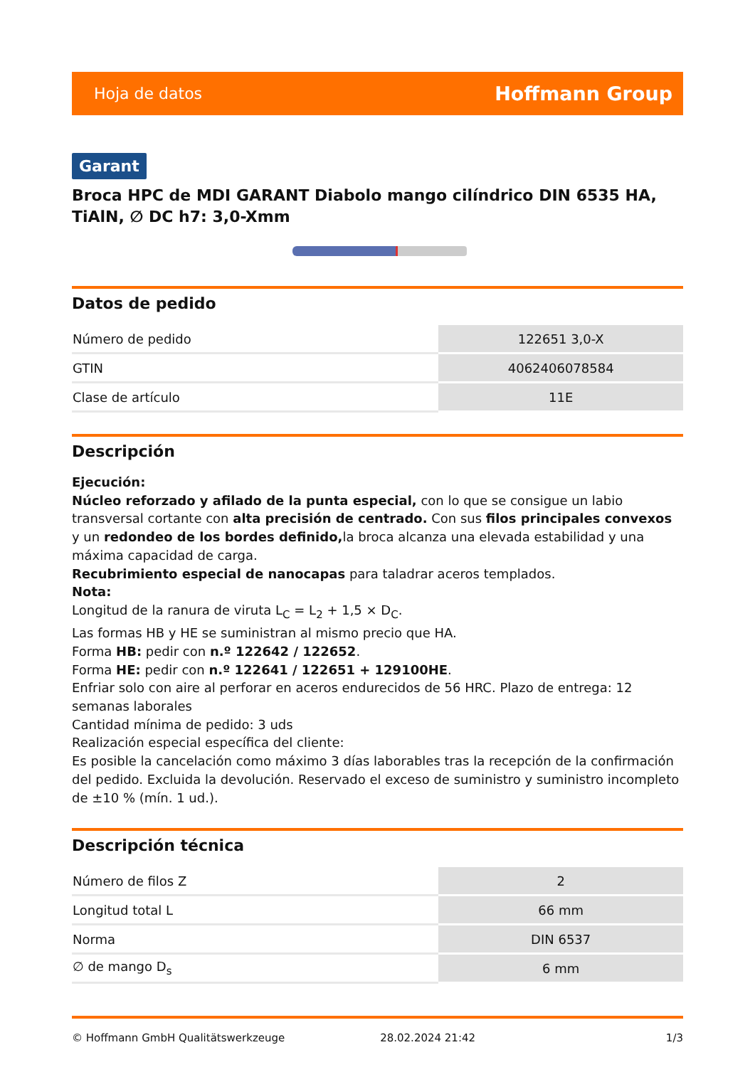Hoja de datos Hoffmann Group
Garant
Broca HPC de MDI GARANT Diabolo mango cilíndrico DIN 6535 HA, TiAlN, ∅ DC h7: 3,0-Xmm
Datos de pedido
| Número de pedido | 122651 3,0-X |
| GTIN | 4062406078584 |
| Clase de artículo | 11E |
Descripción
Ejecución:
Núcleo reforzado y afilado de la punta especial, con lo que se consigue un labio transversal cortante con alta precisión de centrado. Con sus filos principales convexos y un redondeo de los bordes definido, la broca alcanza una elevada estabilidad y una máxima capacidad de carga.
Recubrimiento especial de nanocapas para taladrar aceros templados.
Nota:
Longitud de la ranura de viruta L<sub>C</sub> = L<sub>2</sub> + 1,5 × D<sub>C</sub>.
Las formas HB y HE se suministran al mismo precio que HA.
Forma HB: pedir con n.º 122642 / 122652.
Forma HE: pedir con n.º 122641 / 122651 + 129100HE.
Enfriar solo con aire al perforar en aceros endurecidos de 56 HRC. Plazo de entrega: 12 semanas laborales
Cantidad mínima de pedido: 3 uds
Realización especial específica del cliente:
Es posible la cancelación como máximo 3 días laborables tras la recepción de la confirmación del pedido. Excluida la devolución. Reservado el exceso de suministro y suministro incompleto de ±10 % (mín. 1 ud.).
Descripción técnica
| Número de filos Z | 2 |
| Longitud total L | 66 mm |
| Norma | DIN 6537 |
| ∅ de mango D<sub>s</sub> | 6 mm |
© Hoffmann GmbH Qualitätswerkzeuge 28.02.2024 21:42 1/3